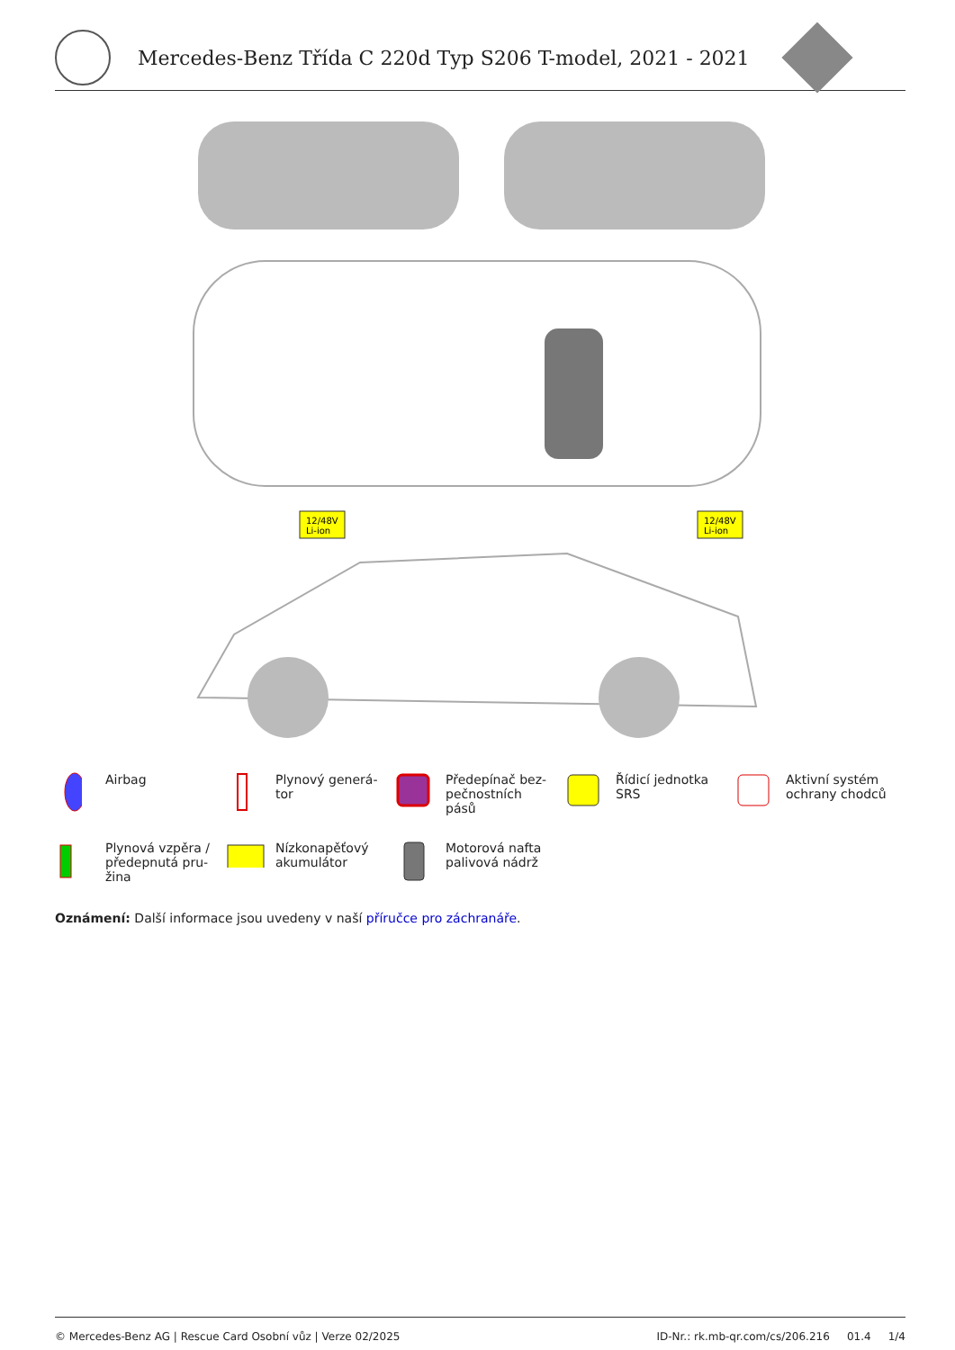Mercedes-Benz Třída C 220d Typ S206 T-model, 2021 - 2021
12/48V
Li-ion
12/48V
Li-ion
Airbag
Plynový generá-
tor
Předepínač bez-
pečnostních
pásů
Řídicí jednotka
SRS
Aktivní systém
ochrany chodců
Plynová vzpěra /
předepnutá pru-
žina
Nízkonapěťový
akumulátor
Motorová nafta
palivová nádrž
Oznámení: Další informace jsou uvedeny v naší příručce pro záchranáře.
© Mercedes-Benz AG | Rescue Card Osobní vůz | Verze 02/2025 ID-Nr.: rk.mb-qr.com/cs/206.216 01.4 1/4